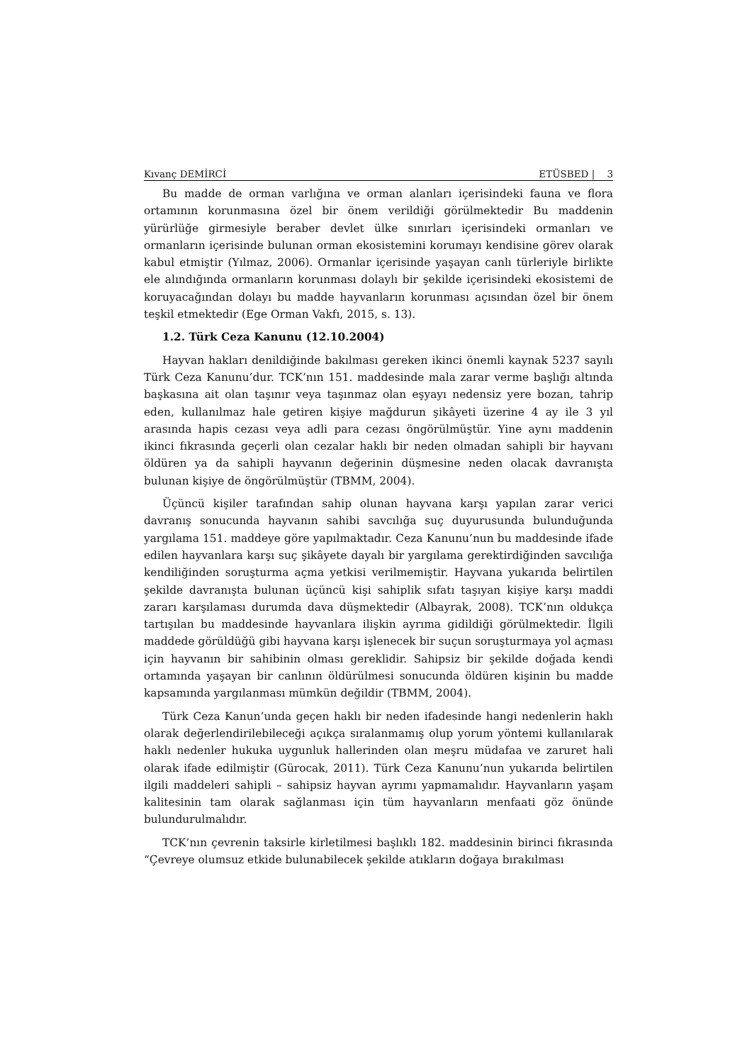Kıvanç DEMİRCİ ETÜSBED | 3
Bu madde de orman varlığına ve orman alanları içerisindeki fauna ve flora ortamının korunmasına özel bir önem verildiği görülmektedir Bu maddenin yürürlüğe girmesiyle beraber devlet ülke sınırları içerisindeki ormanları ve ormanların içerisinde bulunan orman ekosistemini korumayı kendisine görev olarak kabul etmiştir (Yılmaz, 2006). Ormanlar içerisinde yaşayan canlı türleriyle birlikte ele alındığında ormanların korunması dolaylı bir şekilde içerisindeki ekosistemi de koruyacağından dolayı bu madde hayvanların korunması açısından özel bir önem teşkil etmektedir (Ege Orman Vakfı, 2015, s. 13).
1.2. Türk Ceza Kanunu (12.10.2004)
Hayvan hakları denildiğinde bakılması gereken ikinci önemli kaynak 5237 sayılı Türk Ceza Kanunu’dur. TCK’nın 151. maddesinde mala zarar verme başlığı altında başkasına ait olan taşınır veya taşınmaz olan eşyayı nedensiz yere bozan, tahrip eden, kullanılmaz hale getiren kişiye mağdurun şikâyeti üzerine 4 ay ile 3 yıl arasında hapis cezası veya adli para cezası öngörülmüştür. Yine aynı maddenin ikinci fıkrasında geçerli olan cezalar haklı bir neden olmadan sahipli bir hayvanı öldüren ya da sahipli hayvanın değerinin düşmesine neden olacak davranışta bulunan kişiye de öngörülmüştür (TBMM, 2004).
Üçüncü kişiler tarafından sahip olunan hayvana karşı yapılan zarar verici davranış sonucunda hayvanın sahibi savcılığa suç duyurusunda bulunduğunda yargılama 151. maddeye göre yapılmaktadır. Ceza Kanunu’nun bu maddesinde ifade edilen hayvanlara karşı suç şikâyete dayalı bir yargılama gerektirdiğinden savcılığa kendiliğinden soruşturma açma yetkisi verilmemiştir. Hayvana yukarıda belirtilen şekilde davranışta bulunan üçüncü kişi sahiplik sıfatı taşıyan kişiye karşı maddi zararı karşılaması durumda dava düşmektedir (Albayrak, 2008). TCK’nın oldukça tartışılan bu maddesinde hayvanlara ilişkin ayrıma gidildiği görülmektedir. İlgili maddede görüldüğü gibi hayvana karşı işlenecek bir suçun soruşturmaya yol açması için hayvanın bir sahibinin olması gereklidir. Sahipsiz bir şekilde doğada kendi ortamında yaşayan bir canlının öldürülmesi sonucunda öldüren kişinin bu madde kapsamında yargılanması mümkün değildir (TBMM, 2004).
Türk Ceza Kanun’unda geçen haklı bir neden ifadesinde hangi nedenlerin haklı olarak değerlendirilebileceği açıkça sıralanmamış olup yorum yöntemi kullanılarak haklı nedenler hukuka uygunluk hallerinden olan meşru müdafaa ve zaruret hali olarak ifade edilmiştir (Gürocak, 2011). Türk Ceza Kanunu’nun yukarıda belirtilen ilgili maddeleri sahipli – sahipsiz hayvan ayrımı yapmamalıdır. Hayvanların yaşam kalitesinin tam olarak sağlanması için tüm hayvanların menfaati göz önünde bulundurulmalıdır.
TCK’nın çevrenin taksirle kirletilmesi başlıklı 182. maddesinin birinci fıkrasında “Çevreye olumsuz etkide bulunabilecek şekilde atıkların doğaya bırakılması